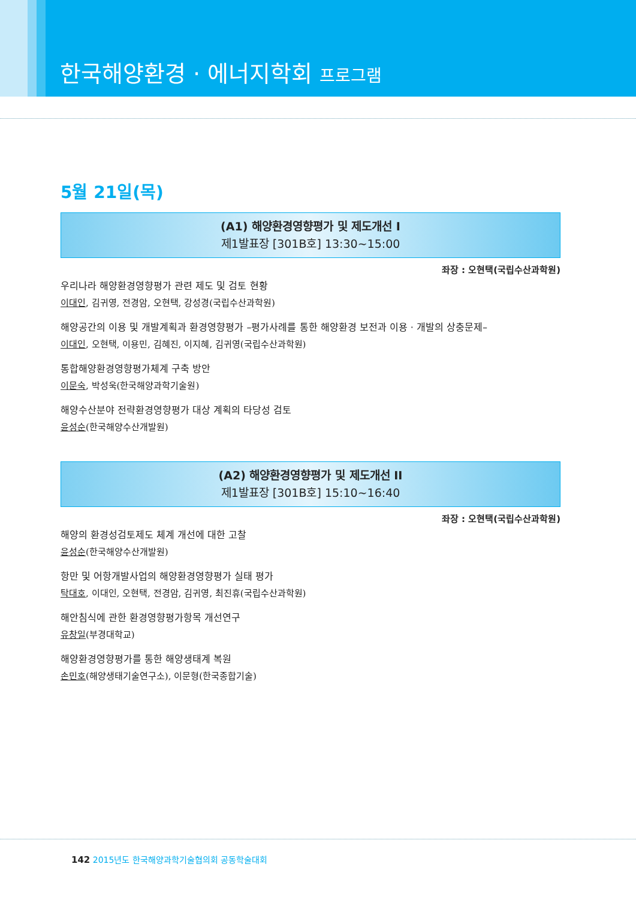한국해양환경 · 에너지학회 프로그램
5월 21일(목)
(A1) 해양환경영향평가 및 제도개선 I
제1발표장 [301B호] 13:30~15:00
좌장 : 오현택(국립수산과학원)
우리나라 해양환경영향평가 관련 제도 및 검토 현황
이대인, 김귀영, 전경암, 오현택, 강성경(국립수산과학원)
해양공간의 이용 및 개발계획과 환경영향평가 –평가사례를 통한 해양환경 보전과 이용 · 개발의 상충문제–
이대인, 오현택, 이용민, 김혜진, 이지혜, 김귀영(국립수산과학원)
통합해양환경영향평가체계 구축 방안
이문숙, 박성욱(한국해양과학기술원)
해양수산분야 전략환경영향평가 대상 계획의 타당성 검토
윤성순(한국해양수산개발원)
(A2) 해양환경영향평가 및 제도개선 II
제1발표장 [301B호] 15:10~16:40
좌장 : 오현택(국립수산과학원)
해양의 환경성검토제도 체계 개선에 대한 고찰
윤성순(한국해양수산개발원)
항만 및 어항개발사업의 해양환경영향평가 실태 평가
탁대호, 이대인, 오현택, 전경암, 김귀영, 최진휴(국립수산과학원)
해안침식에 관한 환경영향평가항목 개선연구
유창일(부경대학교)
해양환경영향평가를 통한 해양생태계 복원
손민호(해양생태기술연구소), 이문형(한국종합기술)
142 2015년도 한국해양과학기술협의회 공동학술대회